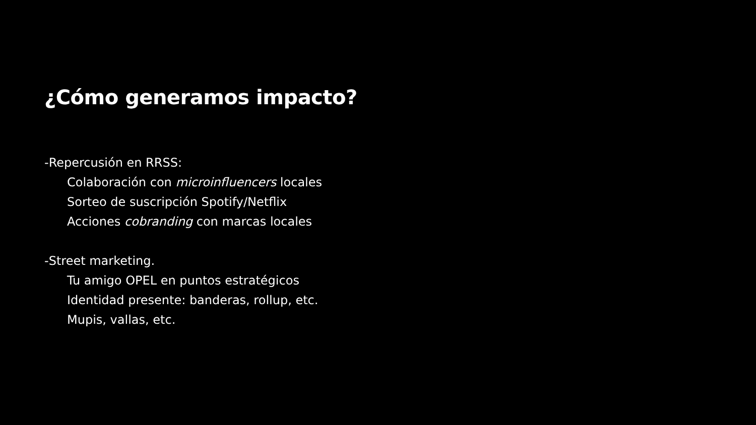¿Cómo generamos impacto?
-Repercusión en RRSS:
Colaboración con microinfluencers locales
Sorteo de suscripción Spotify/Netflix
Acciones cobranding con marcas locales
-Street marketing.
Tu amigo OPEL en puntos estratégicos
Identidad presente: banderas, rollup, etc.
Mupis, vallas, etc.